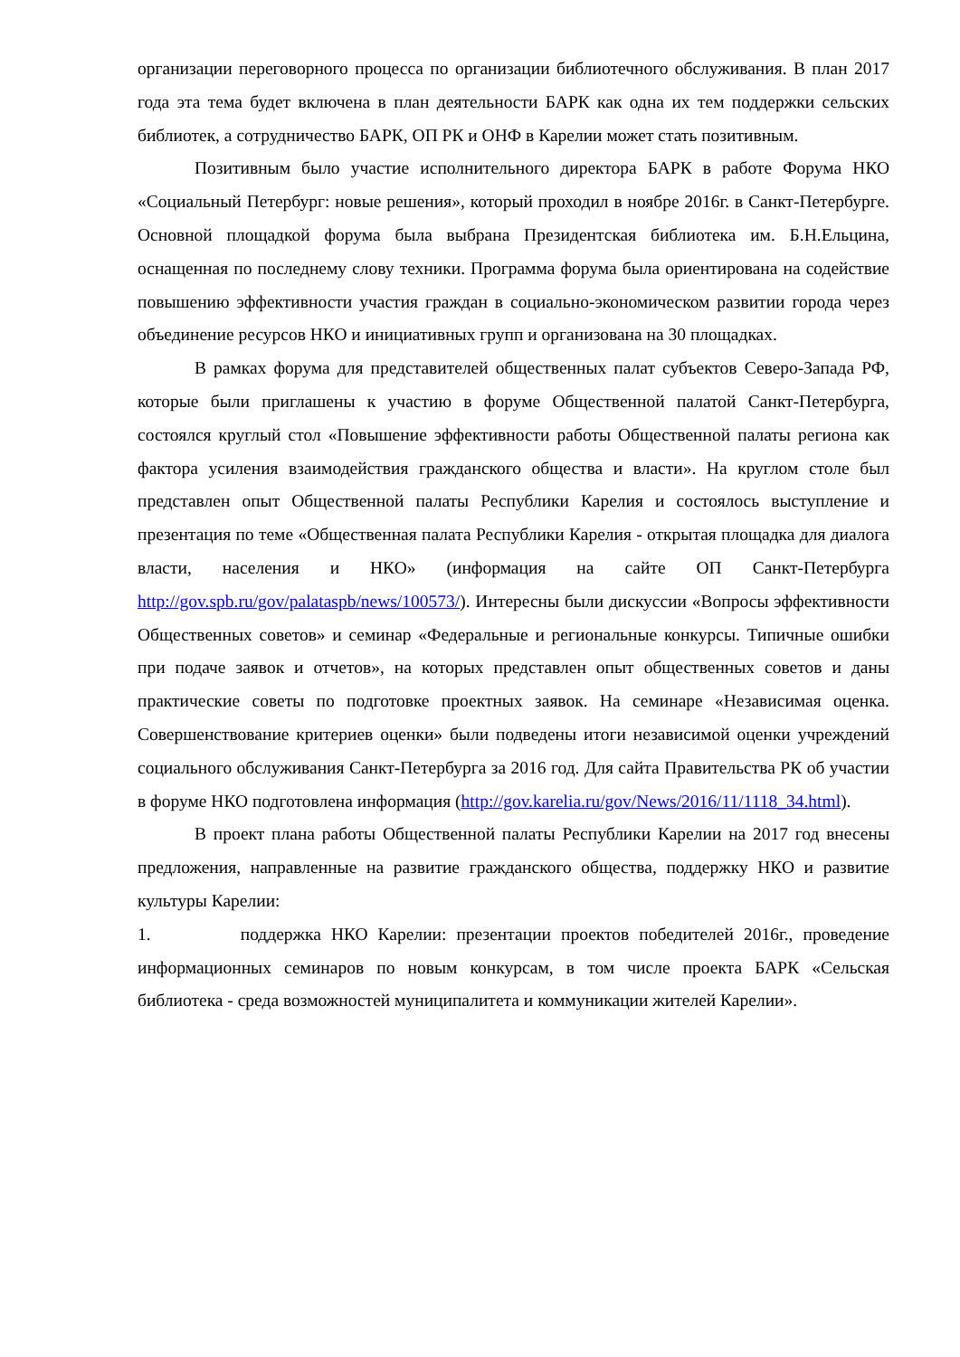организации переговорного процесса по организации библиотечного обслуживания. В план 2017 года эта тема будет включена в план деятельности БАРК как одна их тем поддержки сельских библиотек, а сотрудничество БАРК, ОП РК и ОНФ в Карелии может стать позитивным.
Позитивным было участие исполнительного директора БАРК в работе Форума НКО «Социальный Петербург: новые решения», который проходил в ноябре 2016г. в Санкт-Петербурге. Основной площадкой форума была выбрана Президентская библиотека им. Б.Н.Ельцина, оснащенная по последнему слову техники. Программа форума была ориентирована на содействие повышению эффективности участия граждан в социально-экономическом развитии города через объединение ресурсов НКО и инициативных групп и организована на 30 площадках.
В рамках форума для представителей общественных палат субъектов Северо-Запада РФ, которые были приглашены к участию в форуме Общественной палатой Санкт-Петербурга, состоялся круглый стол «Повышение эффективности работы Общественной палаты региона как фактора усиления взаимодействия гражданского общества и власти». На круглом столе был представлен опыт Общественной палаты Республики Карелия и состоялось выступление и презентация по теме «Общественная палата Республики Карелия - открытая площадка для диалога власти, населения и НКО» (информация на сайте ОП Санкт-Петербурга http://gov.spb.ru/gov/palataspb/news/100573/). Интересны были дискуссии «Вопросы эффективности Общественных советов» и семинар «Федеральные и региональные конкурсы. Типичные ошибки при подаче заявок и отчетов», на которых представлен опыт общественных советов и даны практические советы по подготовке проектных заявок. На семинаре «Независимая оценка. Совершенствование критериев оценки» были подведены итоги независимой оценки учреждений социального обслуживания Санкт-Петербурга за 2016 год. Для сайта Правительства РК об участии в форуме НКО подготовлена информация (http://gov.karelia.ru/gov/News/2016/11/1118_34.html).
В проект плана работы Общественной палаты Республики Карелии на 2017 год внесены предложения, направленные на развитие гражданского общества, поддержку НКО и развитие культуры Карелии:
1. поддержка НКО Карелии: презентации проектов победителей 2016г., проведение информационных семинаров по новым конкурсам, в том числе проекта БАРК «Сельская библиотека - среда возможностей муниципалитета и коммуникации жителей Карелии».